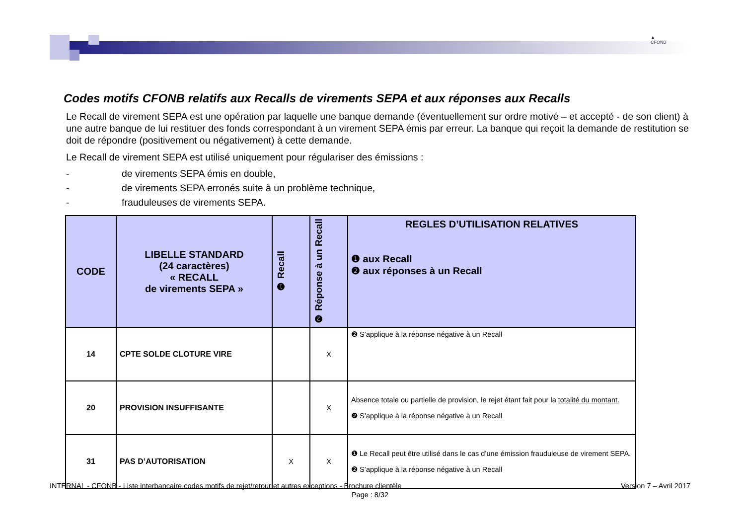▲
CFONB
Codes motifs CFONB relatifs aux Recalls de virements SEPA et aux réponses aux Recalls
Le Recall de virement SEPA est une opération par laquelle une banque demande (éventuellement sur ordre motivé – et accepté - de son client) à une autre banque de lui restituer des fonds correspondant à un virement SEPA émis par erreur. La banque qui reçoit la demande de restitution se doit de répondre (positivement ou négativement) à cette demande.
Le Recall de virement SEPA est utilisé uniquement pour régulariser des émissions :
- de virements SEPA émis en double,
- de virements SEPA erronés suite à un problème technique,
- frauduleuses de virements SEPA.
| CODE | LIBELLE STANDARD (24 caractères) « RECALL de virements SEPA » | ❶ Recall | ❷ Réponse à un Recall | REGLES D’UTILISATION RELATIVES ❶ aux Recall ❷ aux réponses à un Recall |
| --- | --- | --- | --- | --- |
| 14 | CPTE SOLDE CLOTURE VIRE | | X | ❷ S’applique à la réponse négative à un Recall |
| 20 | PROVISION INSUFFISANTE | | X | Absence totale ou partielle de provision, le rejet étant fait pour la totalité du montant. ❷ S’applique à la réponse négative à un Recall |
| 31 | PAS D’AUTORISATION | X | X | ❶ Le Recall peut être utilisé dans le cas d’une émission frauduleuse de virement SEPA. ❷ S’applique à la réponse négative à un Recall |
INTERNAL - CFONB - Liste interbancaire codes motifs de rejet/retour et autres exceptions - Brochure clientèle Version 7 – Avril 2017
Page : 8/32